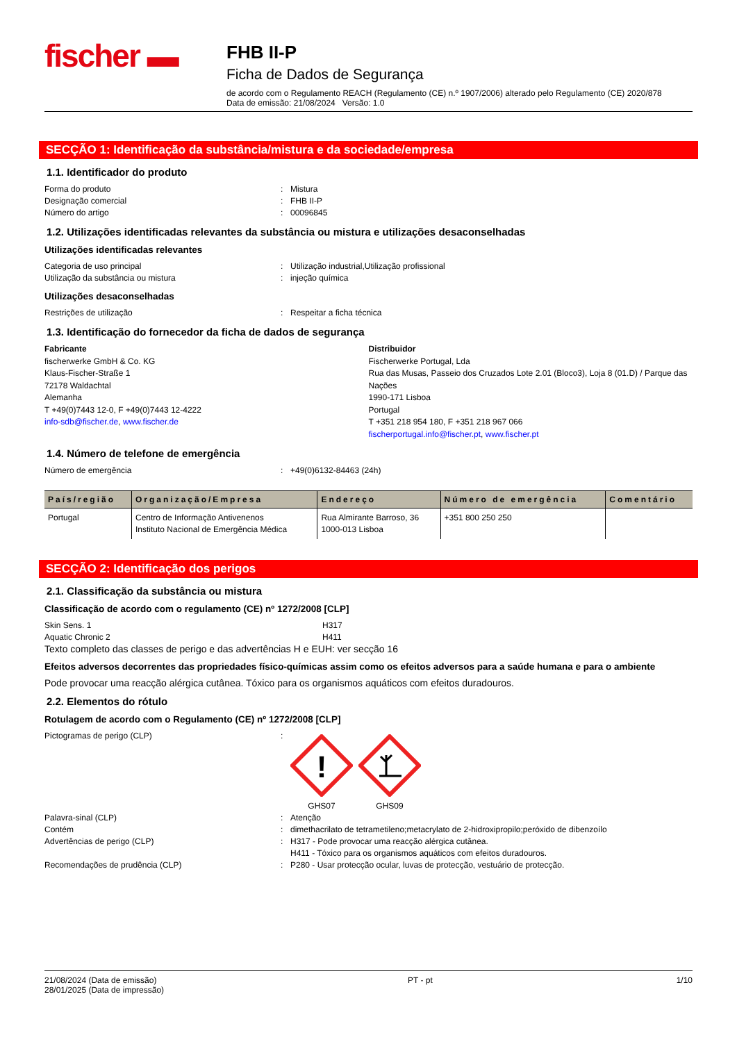fischer ▬
FHB II-P
Ficha de Dados de Segurança
de acordo com o Regulamento REACH (Regulamento (CE) n.º 1907/2006) alterado pelo Regulamento (CE) 2020/878
Data de emissão: 21/08/2024 Versão: 1.0
SECÇÃO 1: Identificação da substância/mistura e da sociedade/empresa
1.1. Identificador do produto
Forma do produto: Mistura
Designação comercial: FHB II-P
Número do artigo: 00096845
1.2. Utilizações identificadas relevantes da substância ou mistura e utilizações desaconselhadas
Utilizações identificadas relevantes
Categoria de uso principal: Utilização industrial,Utilização profissional
Utilização da substância ou mistura: injeção química
Utilizações desaconselhadas
Restrições de utilização: Respeitar a ficha técnica
1.3. Identificação do fornecedor da ficha de dados de segurança
Fabricante
fischerwerke GmbH & Co. KG
Klaus-Fischer-Straße 1
72178 Waldachtal
Alemanha
T +49(0)7443 12-0, F +49(0)7443 12-4222
info-sdb@fischer.de, www.fischer.de
Distribuidor
Fischerwerke Portugal, Lda
Rua das Musas, Passeio dos Cruzados Lote 2.01 (Bloco3), Loja 8 (01.D) / Parque das Nações
1990-171 Lisboa
Portugal
T +351 218 954 180, F +351 218 967 066
fischerportugal.info@fischer.pt, www.fischer.pt
1.4. Número de telefone de emergência
Número de emergência: +49(0)6132-84463 (24h)
| País/região | Organização/Empresa | Endereço | Número de emergência | Comentário |
| --- | --- | --- | --- | --- |
| Portugal | Centro de Informação Antivenenos Instituto Nacional de Emergência Médica | Rua Almirante Barroso, 36 1000-013 Lisboa | +351 800 250 250 | |
SECÇÃO 2: Identificação dos perigos
2.1. Classificação da substância ou mistura
Classificação de acordo com o regulamento (CE) nº 1272/2008 [CLP]
Skin Sens. 1 H317
Aquatic Chronic 2 H411
Texto completo das classes de perigo e das advertências H e EUH: ver secção 16
Efeitos adversos decorrentes das propriedades físico-químicas assim como os efeitos adversos para a saúde humana e para o ambiente
Pode provocar uma reacção alérgica cutânea. Tóxico para os organismos aquáticos com efeitos duradouros.
2.2. Elementos do rótulo
Rotulagem de acordo com o Regulamento (CE) nº 1272/2008 [CLP]
Pictogramas de perigo (CLP):
!
GHS07
GHS09
Palavra-sinal (CLP): Atenção
Contém: dimethacrilato de tetrametileno;metacrylato de 2-hidroxipropilo;peróxido de dibenzoílo
Advertências de perigo (CLP): H317 - Pode provocar uma reacção alérgica cutânea.
H411 - Tóxico para os organismos aquáticos com efeitos duradouros.
Recomendações de prudência (CLP): P280 - Usar protecção ocular, luvas de protecção, vestuário de protecção.
21/08/2024 (Data de emissão)
28/01/2025 (Data de impressão) PT - pt 1/10